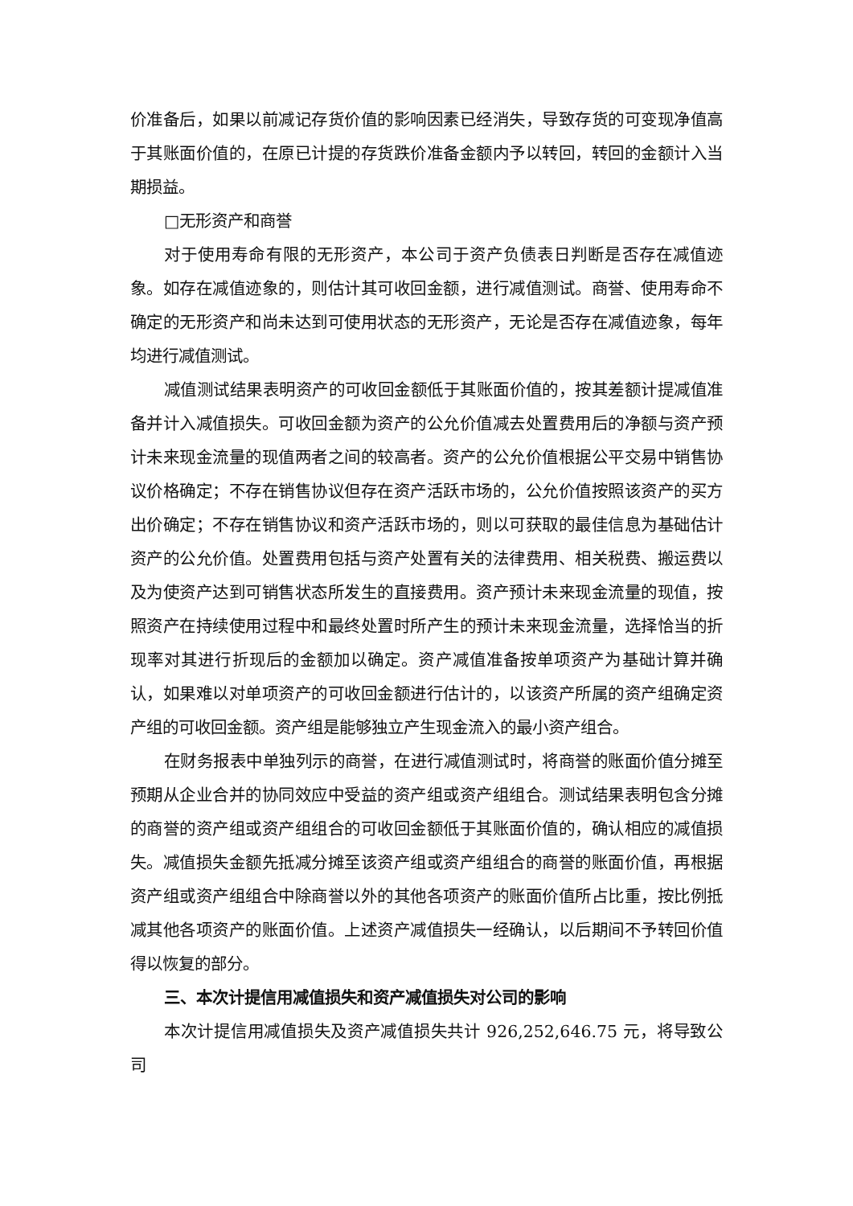价准备后，如果以前减记存货价值的影响因素已经消失，导致存货的可变现净值高于其账面价值的，在原已计提的存货跌价准备金额内予以转回，转回的金额计入当期损益。
□无形资产和商誉
对于使用寿命有限的无形资产，本公司于资产负债表日判断是否存在减值迹象。如存在减值迹象的，则估计其可收回金额，进行减值测试。商誉、使用寿命不确定的无形资产和尚未达到可使用状态的无形资产，无论是否存在减值迹象，每年均进行减值测试。
减值测试结果表明资产的可收回金额低于其账面价值的，按其差额计提减值准备并计入减值损失。可收回金额为资产的公允价值减去处置费用后的净额与资产预计未来现金流量的现值两者之间的较高者。资产的公允价值根据公平交易中销售协议价格确定；不存在销售协议但存在资产活跃市场的，公允价值按照该资产的买方出价确定；不存在销售协议和资产活跃市场的，则以可获取的最佳信息为基础估计资产的公允价值。处置费用包括与资产处置有关的法律费用、相关税费、搬运费以及为使资产达到可销售状态所发生的直接费用。资产预计未来现金流量的现值，按照资产在持续使用过程中和最终处置时所产生的预计未来现金流量，选择恰当的折现率对其进行折现后的金额加以确定。资产减值准备按单项资产为基础计算并确认，如果难以对单项资产的可收回金额进行估计的，以该资产所属的资产组确定资产组的可收回金额。资产组是能够独立产生现金流入的最小资产组合。
在财务报表中单独列示的商誉，在进行减值测试时，将商誉的账面价值分摊至预期从企业合并的协同效应中受益的资产组或资产组组合。测试结果表明包含分摊的商誉的资产组或资产组组合的可收回金额低于其账面价值的，确认相应的减值损失。减值损失金额先抵减分摊至该资产组或资产组组合的商誉的账面价值，再根据资产组或资产组组合中除商誉以外的其他各项资产的账面价值所占比重，按比例抵减其他各项资产的账面价值。上述资产减值损失一经确认，以后期间不予转回价值得以恢复的部分。
三、本次计提信用减值损失和资产减值损失对公司的影响
本次计提信用减值损失及资产减值损失共计 926,252,646.75 元，将导致公司